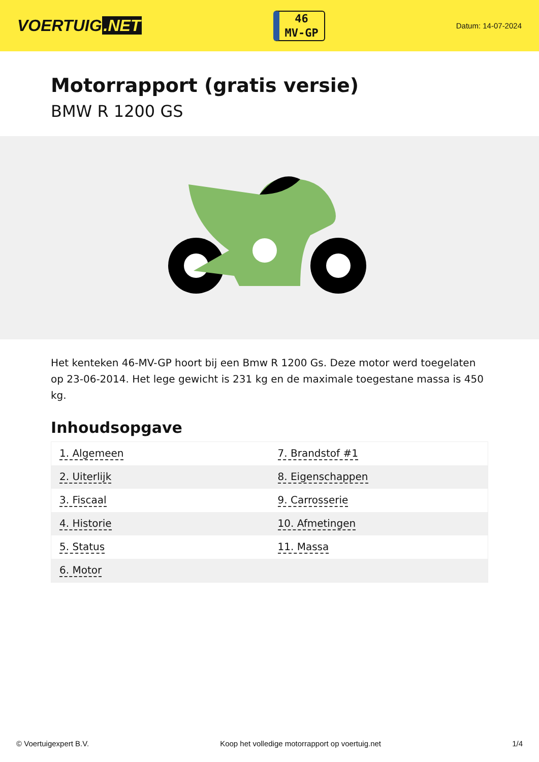VOERTUIG.NET
46
MV-GP
Datum: 14-07-2024
Motorrapport (gratis versie)
BMW R 1200 GS
Het kenteken 46-MV-GP hoort bij een Bmw R 1200 Gs. Deze motor werd toegelaten op 23-06-2014. Het lege gewicht is 231 kg en de maximale toegestane massa is 450 kg.
Inhoudsopgave
| 1. Algemeen | 7. Brandstof #1 |
| 2. Uiterlijk | 8. Eigenschappen |
| 3. Fiscaal | 9. Carrosserie |
| 4. Historie | 10. Afmetingen |
| 5. Status | 11. Massa |
| 6. Motor | |
© Voertuigexpert B.V. Koop het volledige motorrapport op voertuig.net 1/4